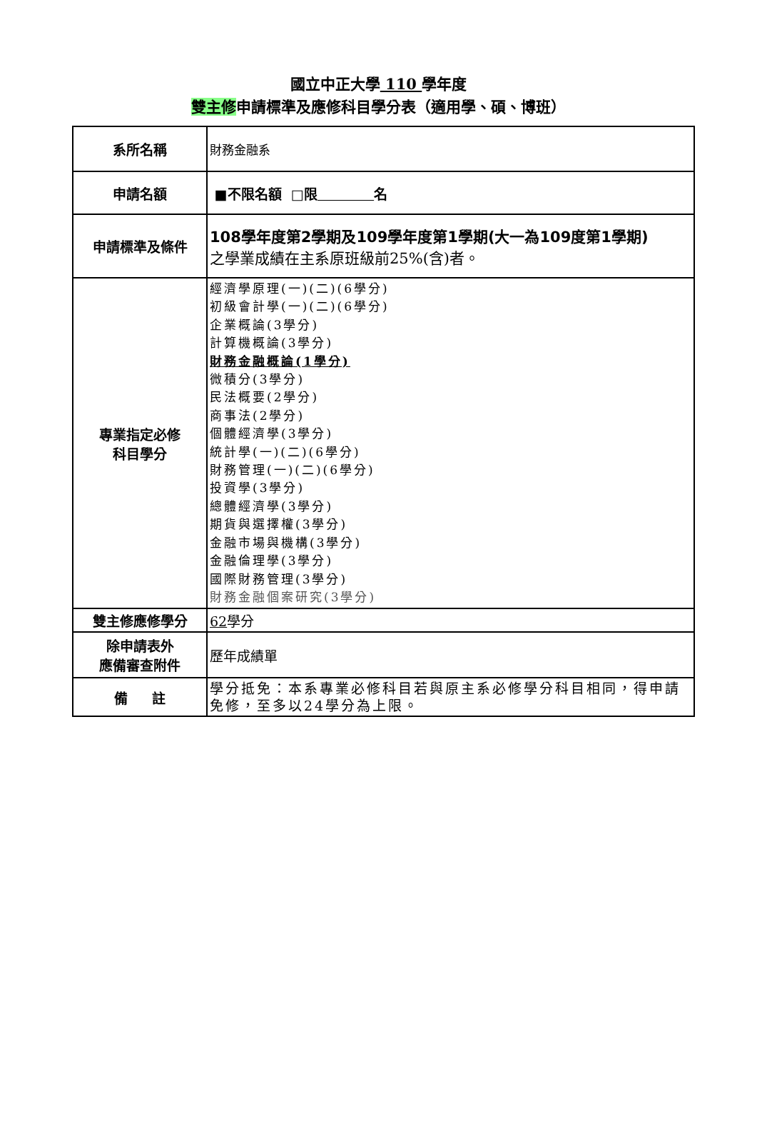國立中正大學 110 學年度
雙主修申請標準及應修科目學分表（適用學、碩、博班）
| 系所名稱 | 財務金融系 |
| 申請名額 | ■不限名額 □限 名 |
| 申請標準及條件 | 108學年度第2學期及109學年度第1學期(大一為109度第1學期) 之學業成績在主系原班級前25%(含)者。 |
| 專業指定必修 科目學分 | 經濟學原理(一)(二)(6學分) 初級會計學(一)(二)(6學分) 企業概論(3學分) 計算機概論(3學分) 財務金融概論(1學分) 微積分(3學分) 民法概要(2學分) 商事法(2學分) 個體經濟學(3學分) 統計學(一)(二)(6學分) 財務管理(一)(二)(6學分) 投資學(3學分) 總體經濟學(3學分) 期貨與選擇權(3學分) 金融市場與機構(3學分) 金融倫理學(3學分) 國際財務管理(3學分) 財務金融個案研究(3學分) |
| 雙主修應修學分 | 62 學分 |
| 除申請表外 應備審查附件 | 歷年成績單 |
| 備 註 | 學分抵免：本系專業必修科目若與原主系必修學分科目相同，得申請免修，至多以24學分為上限。 |